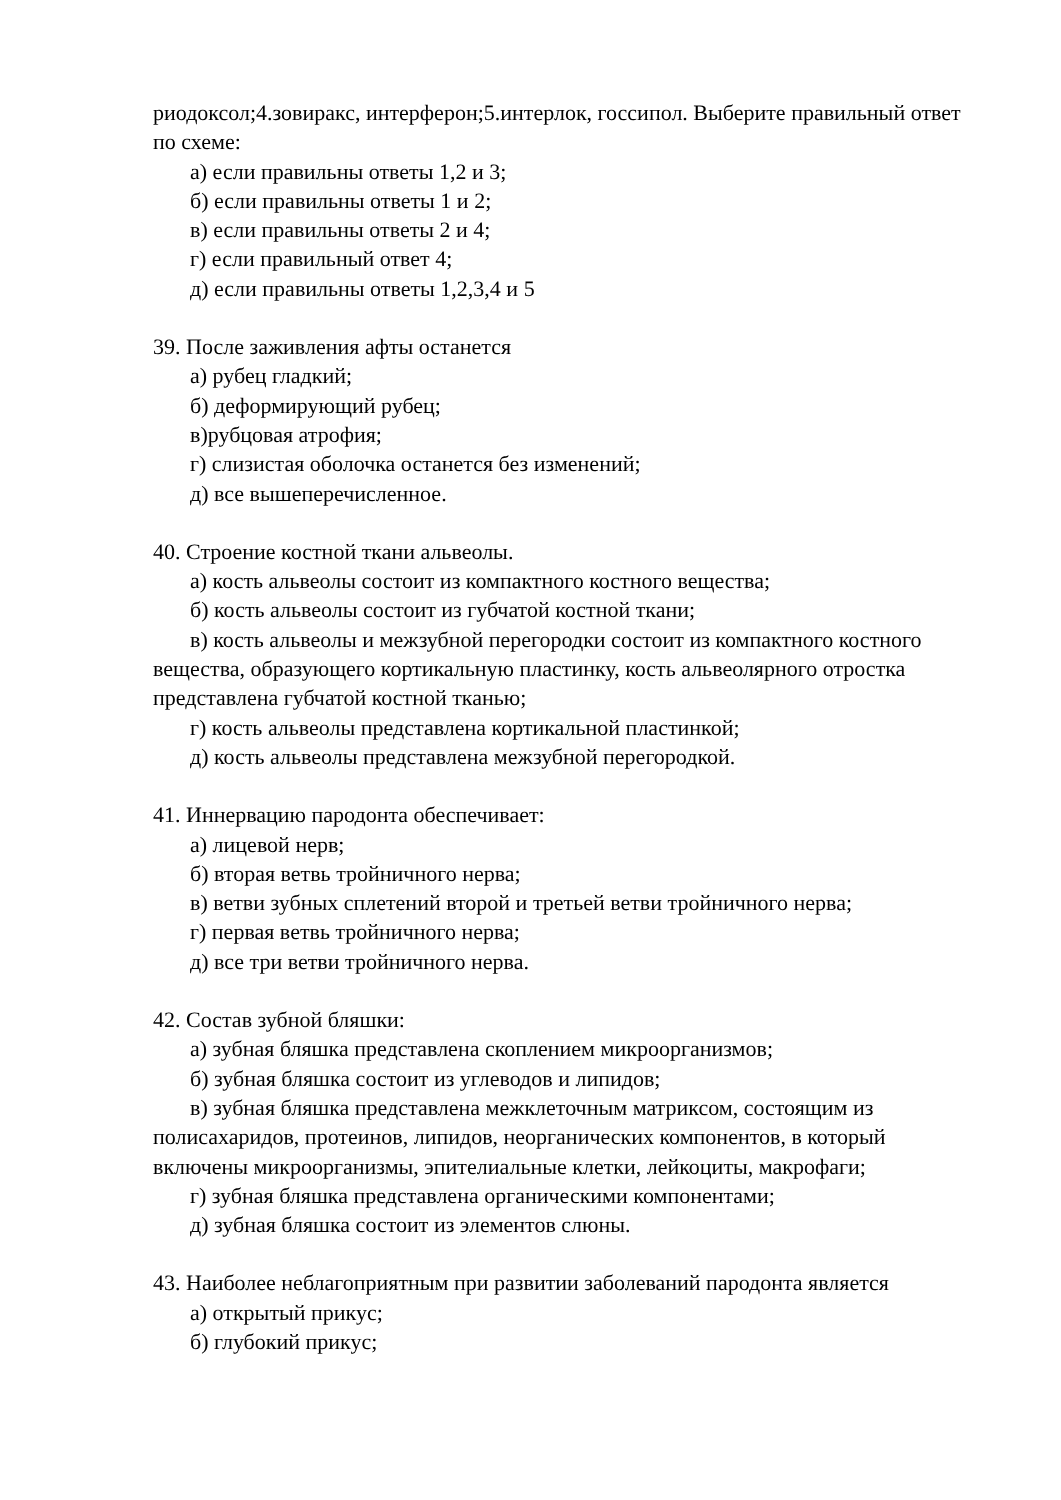риодоксол;4.зовиракс, интерферон;5.интерлок, госсипол. Выберите правильный ответ по схеме:
а) если правильны ответы 1,2 и 3;
б) если правильны ответы 1 и 2;
в) если правильны ответы 2 и 4;
г) если правильный ответ 4;
д) если правильны ответы 1,2,3,4 и 5
39. После заживления афты останется
а) рубец гладкий;
б) деформирующий рубец;
в)рубцовая атрофия;
г) слизистая оболочка останется без изменений;
д) все вышеперечисленное.
40. Строение костной ткани альвеолы.
а) кость альвеолы состоит из компактного костного вещества;
б) кость альвеолы состоит из губчатой костной ткани;
в) кость альвеолы и межзубной перегородки состоит из компактного костного вещества, образующего кортикальную пластинку, кость альвеолярного отростка представлена губчатой костной тканью;
г) кость альвеолы представлена кортикальной пластинкой;
д) кость альвеолы представлена межзубной перегородкой.
41. Иннервацию пародонта обеспечивает:
а) лицевой нерв;
б) вторая ветвь тройничного нерва;
в) ветви зубных сплетений второй и третьей ветви тройничного нерва;
г) первая ветвь тройничного нерва;
д) все три ветви тройничного нерва.
42. Состав зубной бляшки:
а) зубная бляшка представлена скоплением микроорганизмов;
б) зубная бляшка состоит из углеводов и липидов;
в) зубная бляшка представлена межклеточным матриксом, состоящим из полисахаридов, протеинов, липидов, неорганических компонентов, в который включены микроорганизмы, эпителиальные клетки, лейкоциты, макрофаги;
г) зубная бляшка представлена органическими компонентами;
д) зубная бляшка состоит из элементов слюны.
43. Наиболее неблагоприятным при развитии заболеваний пародонта является
а) открытый прикус;
б) глубокий прикус;